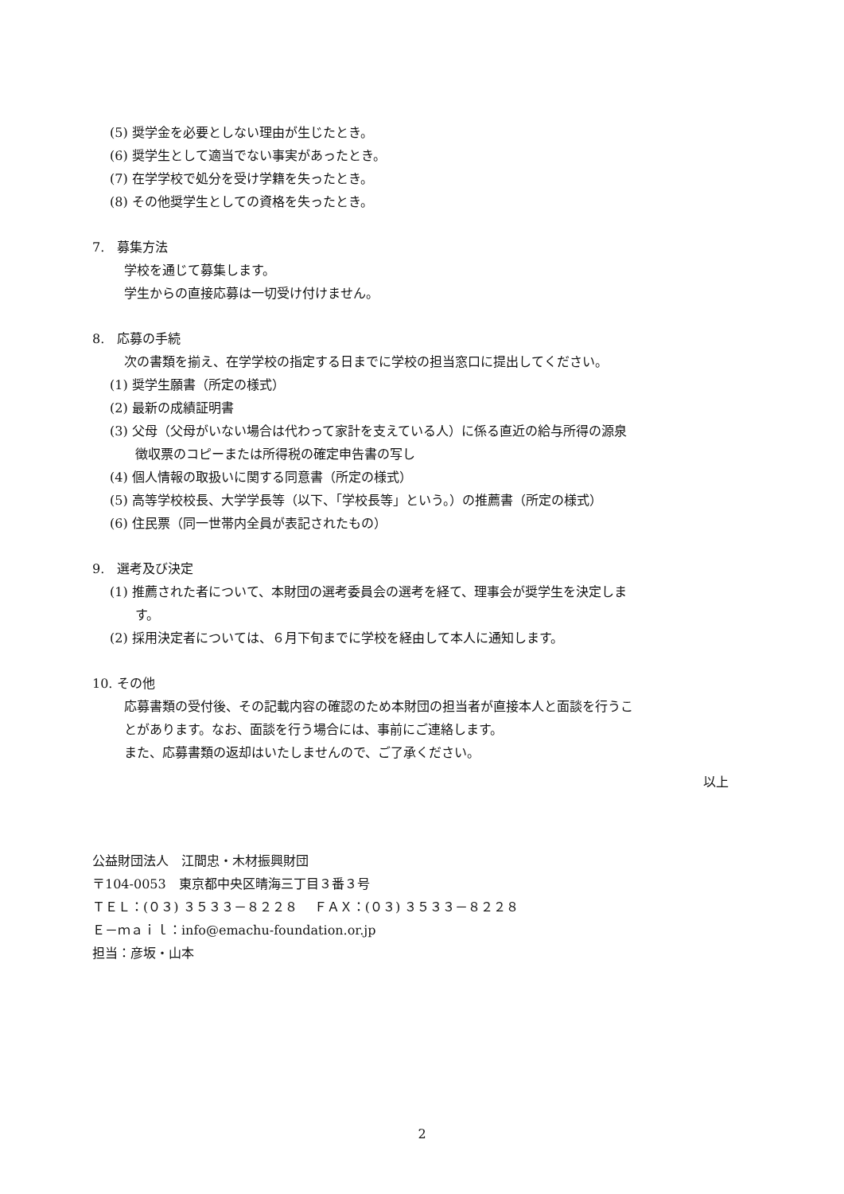(5) 奨学金を必要としない理由が生じたとき。
(6) 奨学生として適当でない事実があったとき。
(7) 在学学校で処分を受け学籍を失ったとき。
(8) その他奨学生としての資格を失ったとき。
7.　募集方法
学校を通じて募集します。
学生からの直接応募は一切受け付けません。
8.　応募の手続
次の書類を揃え、在学学校の指定する日までに学校の担当窓口に提出してください。
(1) 奨学生願書（所定の様式）
(2) 最新の成績証明書
(3) 父母（父母がいない場合は代わって家計を支えている人）に係る直近の給与所得の源泉
　　徴収票のコピーまたは所得税の確定申告書の写し
(4) 個人情報の取扱いに関する同意書（所定の様式）
(5) 高等学校校長、大学学長等（以下、「学校長等」という。）の推薦書（所定の様式）
(6) 住民票（同一世帯内全員が表記されたもの）
9.　選考及び決定
(1) 推薦された者について、本財団の選考委員会の選考を経て、理事会が奨学生を決定しま
　　す。
(2) 採用決定者については、６月下旬までに学校を経由して本人に通知します。
10. その他
応募書類の受付後、その記載内容の確認のため本財団の担当者が直接本人と面談を行うこ
とがあります。なお、面談を行う場合には、事前にご連絡します。
また、応募書類の返却はいたしませんので、ご了承ください。
以上
公益財団法人　江間忠・木材振興財団
〒104-0053　東京都中央区晴海三丁目３番３号
ＴＥＬ：(０３) ３５３３－８２２８　 ＦＡＸ：(０３) ３５３３－８２２８
Ｅ－ｍａｉｌ：info@emachu-foundation.or.jp
担当：彦坂・山本
2